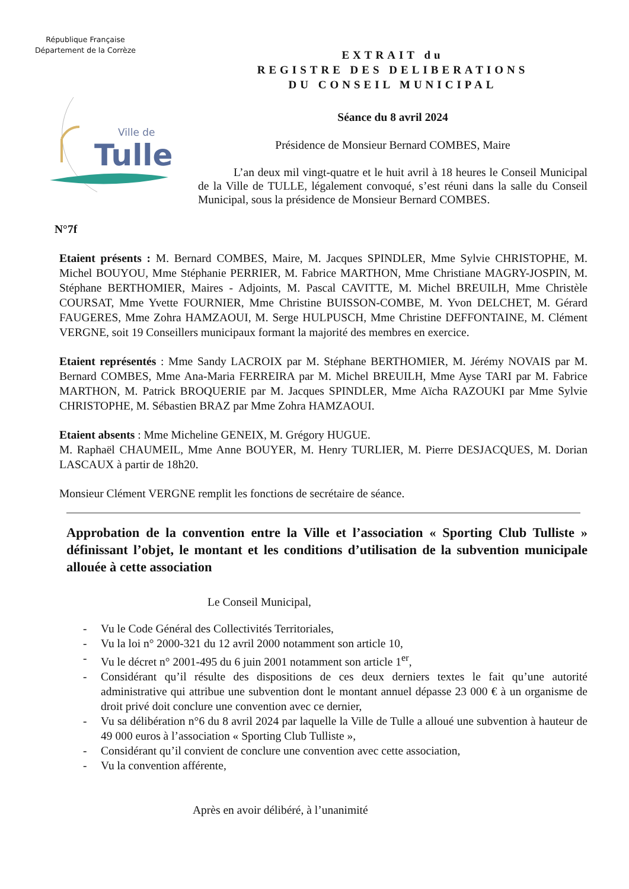République Française
Département de la Corrèze
Ville de
Tulle
EXTRAIT du
REGISTRE DES DELIBERATIONS
DU CONSEIL MUNICIPAL
Séance du 8 avril 2024
Présidence de Monsieur Bernard COMBES, Maire
L’an deux mil vingt-quatre et le huit avril à 18 heures le Conseil Municipal de la Ville de TULLE, légalement convoqué, s’est réuni dans la salle du Conseil Municipal, sous la présidence de Monsieur Bernard COMBES.
N°7f
Etaient présents : M. Bernard COMBES, Maire, M. Jacques SPINDLER, Mme Sylvie CHRISTOPHE, M. Michel BOUYOU, Mme Stéphanie PERRIER, M. Fabrice MARTHON, Mme Christiane MAGRY-JOSPIN, M. Stéphane BERTHOMIER, Maires - Adjoints, M. Pascal CAVITTE, M. Michel BREUILH, Mme Christèle COURSAT, Mme Yvette FOURNIER, Mme Christine BUISSON-COMBE, M. Yvon DELCHET, M. Gérard FAUGERES, Mme Zohra HAMZAOUI, M. Serge HULPUSCH, Mme Christine DEFFONTAINE, M. Clément VERGNE, soit 19 Conseillers municipaux formant la majorité des membres en exercice.
Etaient représentés : Mme Sandy LACROIX par M. Stéphane BERTHOMIER, M. Jérémy NOVAIS par M. Bernard COMBES, Mme Ana-Maria FERREIRA par M. Michel BREUILH, Mme Ayse TARI par M. Fabrice MARTHON, M. Patrick BROQUERIE par M. Jacques SPINDLER, Mme Aïcha RAZOUKI par Mme Sylvie CHRISTOPHE, M. Sébastien BRAZ par Mme Zohra HAMZAOUI.
Etaient absents : Mme Micheline GENEIX, M. Grégory HUGUE.
M. Raphaël CHAUMEIL, Mme Anne BOUYER, M. Henry TURLIER, M. Pierre DESJACQUES, M. Dorian LASCAUX à partir de 18h20.
Monsieur Clément VERGNE remplit les fonctions de secrétaire de séance.
Approbation de la convention entre la Ville et l’association « Sporting Club Tulliste » définissant l’objet, le montant et les conditions d’utilisation de la subvention municipale allouée à cette association
Le Conseil Municipal,
- Vu le Code Général des Collectivités Territoriales,
- Vu la loi n° 2000-321 du 12 avril 2000 notamment son article 10,
- Vu le décret n° 2001-495 du 6 juin 2001 notamment son article 1<sup>er</sup>,
- Considérant qu’il résulte des dispositions de ces deux derniers textes le fait qu’une autorité administrative qui attribue une subvention dont le montant annuel dépasse 23 000 € à un organisme de droit privé doit conclure une convention avec ce dernier,
- Vu sa délibération n°6 du 8 avril 2024 par laquelle la Ville de Tulle a alloué une subvention à hauteur de 49 000 euros à l’association « Sporting Club Tulliste »,
- Considérant qu’il convient de conclure une convention avec cette association,
- Vu la convention afférente,
Après en avoir délibéré, à l’unanimité